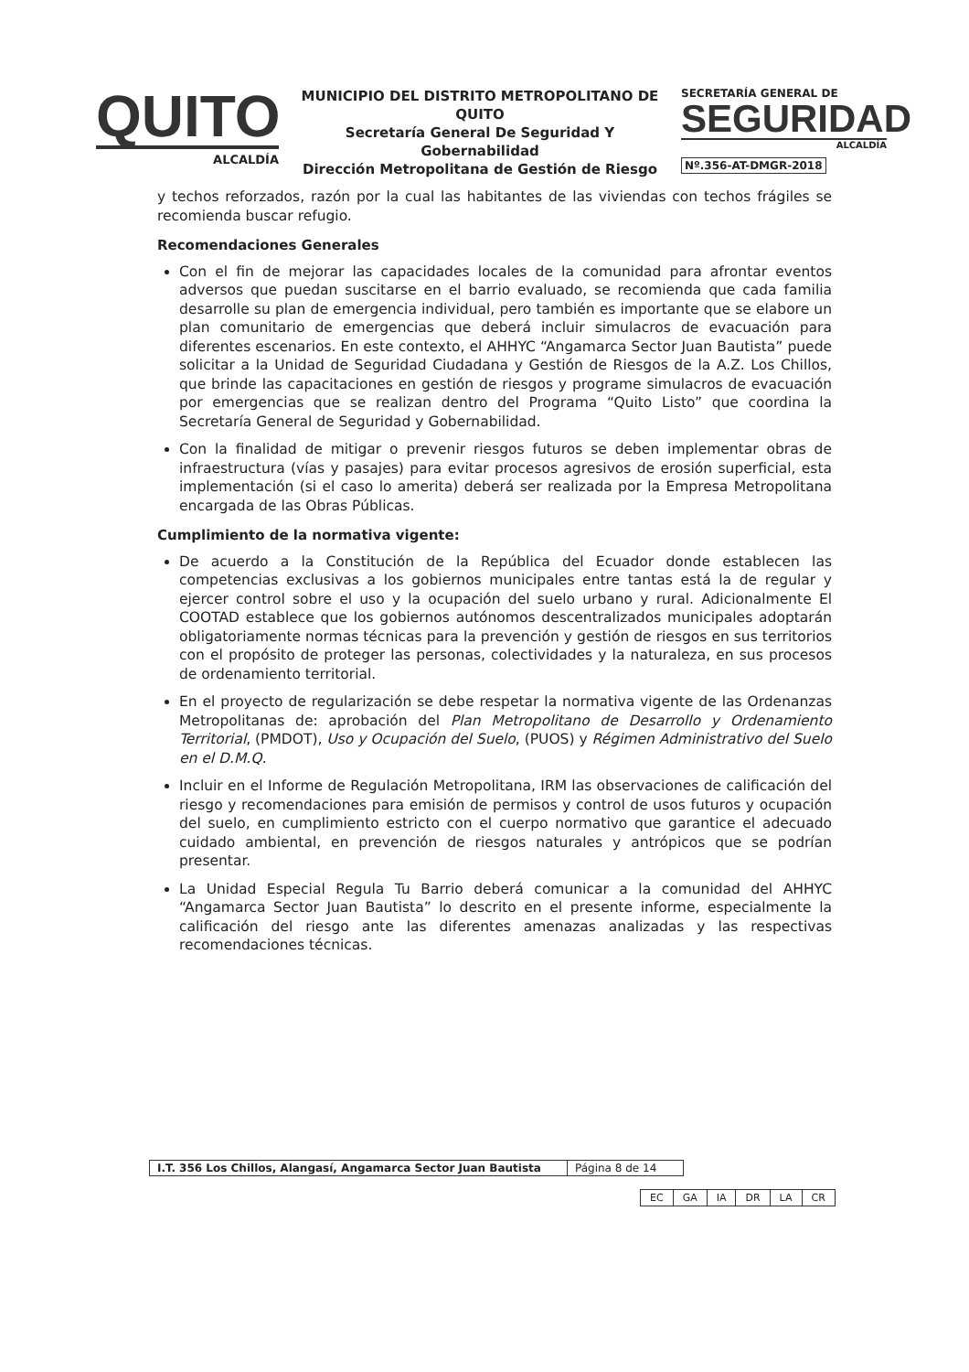QUITO
ALCALDÍA
MUNICIPIO DEL DISTRITO METROPOLITANO DE QUITO
Secretaría General De Seguridad Y Gobernabilidad
Dirección Metropolitana de Gestión de Riesgo
SECRETARÍA GENERAL DE
SEGURIDAD
ALCALDÍA
Nº.356-AT-DMGR-2018
y techos reforzados, razón por la cual las habitantes de las viviendas con techos frágiles se recomienda buscar refugio.
Recomendaciones Generales
Con el fin de mejorar las capacidades locales de la comunidad para afrontar eventos adversos que puedan suscitarse en el barrio evaluado, se recomienda que cada familia desarrolle su plan de emergencia individual, pero también es importante que se elabore un plan comunitario de emergencias que deberá incluir simulacros de evacuación para diferentes escenarios. En este contexto, el AHHYC “Angamarca Sector Juan Bautista” puede solicitar a la Unidad de Seguridad Ciudadana y Gestión de Riesgos de la A.Z. Los Chillos, que brinde las capacitaciones en gestión de riesgos y programe simulacros de evacuación por emergencias que se realizan dentro del Programa “Quito Listo” que coordina la Secretaría General de Seguridad y Gobernabilidad.
Con la finalidad de mitigar o prevenir riesgos futuros se deben implementar obras de infraestructura (vías y pasajes) para evitar procesos agresivos de erosión superficial, esta implementación (si el caso lo amerita) deberá ser realizada por la Empresa Metropolitana encargada de las Obras Públicas.
Cumplimiento de la normativa vigente:
De acuerdo a la Constitución de la República del Ecuador donde establecen las competencias exclusivas a los gobiernos municipales entre tantas está la de regular y ejercer control sobre el uso y la ocupación del suelo urbano y rural. Adicionalmente El COOTAD establece que los gobiernos autónomos descentralizados municipales adoptarán obligatoriamente normas técnicas para la prevención y gestión de riesgos en sus territorios con el propósito de proteger las personas, colectividades y la naturaleza, en sus procesos de ordenamiento territorial.
En el proyecto de regularización se debe respetar la normativa vigente de las Ordenanzas Metropolitanas de: aprobación del Plan Metropolitano de Desarrollo y Ordenamiento Territorial, (PMDOT), Uso y Ocupación del Suelo, (PUOS) y Régimen Administrativo del Suelo en el D.M.Q.
Incluir en el Informe de Regulación Metropolitana, IRM las observaciones de calificación del riesgo y recomendaciones para emisión de permisos y control de usos futuros y ocupación del suelo, en cumplimiento estricto con el cuerpo normativo que garantice el adecuado cuidado ambiental, en prevención de riesgos naturales y antrópicos que se podrían presentar.
La Unidad Especial Regula Tu Barrio deberá comunicar a la comunidad del AHHYC “Angamarca Sector Juan Bautista” lo descrito en el presente informe, especialmente la calificación del riesgo ante las diferentes amenazas analizadas y las respectivas recomendaciones técnicas.
| I.T. 356 Los Chillos, Alangasí, Angamarca Sector Juan Bautista | Página 8 de 14 |
| EC | GA | IA | DR | LA | CR |